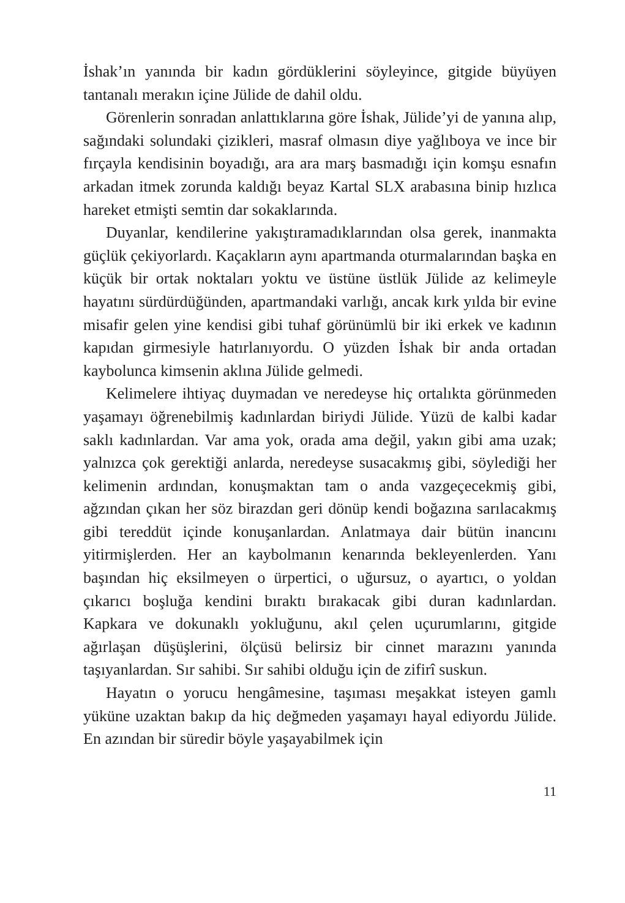İshak’ın yanında bir kadın gördüklerini söyleyince, gitgide büyüyen tantanalı merakın içine Jülide de dahil oldu.
Görenlerin sonradan anlattıklarına göre İshak, Jülide’yi de yanına alıp, sağındaki solundaki çizikleri, masraf olmasın diye yağlıboya ve ince bir fırçayla kendisinin boyadığı, ara ara marş basmadığı için komşu esnafın arkadan itmek zorunda kaldığı beyaz Kartal SLX arabasına binip hızlıca hareket etmişti semtin dar sokaklarında.
Duyanlar, kendilerine yakıştıramadıklarından olsa gerek, inanmakta güçlük çekiyorlardı. Kaçakların aynı apartmanda oturmalarından başka en küçük bir ortak noktaları yoktu ve üstüne üstlük Jülide az kelimeyle hayatını sürdürdüğünden, apartmandaki varlığı, ancak kırk yılda bir evine misafir gelen yine kendisi gibi tuhaf görünümlü bir iki erkek ve kadının kapıdan girmesiyle hatırlanıyordu. O yüzden İshak bir anda ortadan kaybolunca kimsenin aklına Jülide gelmedi.
Kelimelere ihtiyaç duymadan ve neredeyse hiç ortalıkta görünmeden yaşamayı öğrenebilmiş kadınlardan biriydi Jülide. Yüzü de kalbi kadar saklı kadınlardan. Var ama yok, orada ama değil, yakın gibi ama uzak; yalnızca çok gerektiği anlarda, neredeyse susacakmış gibi, söylediği her kelimenin ardından, konuşmaktan tam o anda vazgeçecekmiş gibi, ağzından çıkan her söz birazdan geri dönüp kendi boğazına sarılacakmış gibi tereddüt içinde konuşanlardan. Anlatmaya dair bütün inancını yitirmişlerden. Her an kaybolmanın kenarında bekleyenlerden. Yanı başından hiç eksilmeyen o ürpertici, o uğursuz, o ayartıcı, o yoldan çıkarıcı boşluğa kendini bıraktı bırakacak gibi duran kadınlardan. Kapkara ve dokunaklı yokluğunu, akıl çelen uçurumlarını, gitgide ağırlaşan düşüşlerini, ölçüsü belirsiz bir cinnet marazını yanında taşıyanlardan. Sır sahibi. Sır sahibi olduğu için de zifirî suskun.
Hayatın o yorucu hengâmesine, taşıması meşakkat isteyen gamlı yüküne uzaktan bakıp da hiç değmeden yaşamayı hayal ediyordu Jülide. En azından bir süredir böyle yaşayabilmek için
11